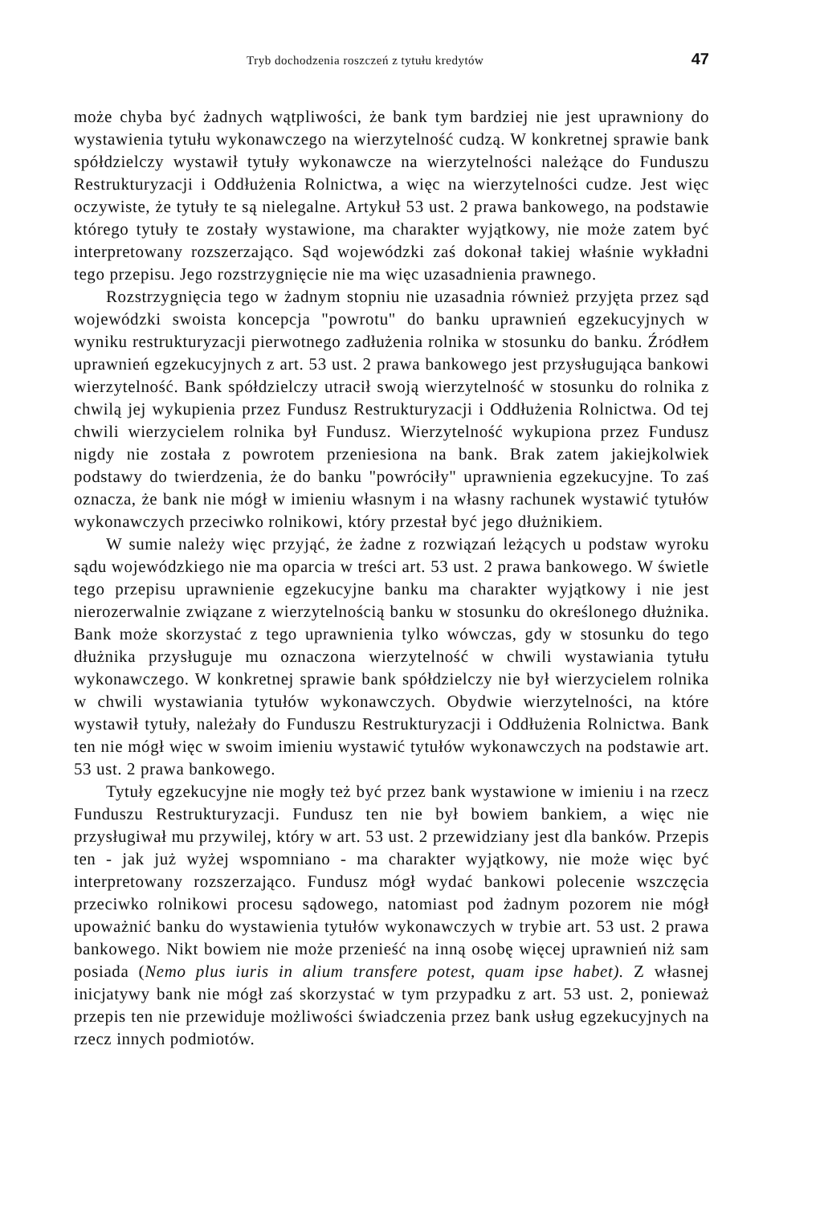Tryb dochodzenia roszczeń z tytułu kredytów 47
może chyba być żadnych wątpliwości, że bank tym bardziej nie jest uprawniony do wystawienia tytułu wykonawczego na wierzytelność cudzą. W konkretnej sprawie bank spółdzielczy wystawił tytuły wykonawcze na wierzytelności należące do Funduszu Restrukturyzacji i Oddłużenia Rolnictwa, a więc na wierzytelności cudze. Jest więc oczywiste, że tytuły te są nielegalne. Artykuł 53 ust. 2 prawa bankowego, na podstawie którego tytuły te zostały wystawione, ma charakter wyjątkowy, nie może zatem być interpretowany rozszerzająco. Sąd wojewódzki zaś dokonał takiej właśnie wykładni tego przepisu. Jego rozstrzygnięcie nie ma więc uzasadnienia prawnego.
Rozstrzygnięcia tego w żadnym stopniu nie uzasadnia również przyjęta przez sąd wojewódzki swoista koncepcja "powrotu" do banku uprawnień egzekucyjnych w wyniku restrukturyzacji pierwotnego zadłużenia rolnika w stosunku do banku. Źródłem uprawnień egzekucyjnych z art. 53 ust. 2 prawa bankowego jest przysługująca bankowi wierzytelność. Bank spółdzielczy utracił swoją wierzytelność w stosunku do rolnika z chwilą jej wykupienia przez Fundusz Restrukturyzacji i Oddłużenia Rolnictwa. Od tej chwili wierzycielem rolnika był Fundusz. Wierzytelność wykupiona przez Fundusz nigdy nie została z powrotem przeniesiona na bank. Brak zatem jakiejkolwiek podstawy do twierdzenia, że do banku "powróciły" uprawnienia egzekucyjne. To zaś oznacza, że bank nie mógł w imieniu własnym i na własny rachunek wystawić tytułów wykonawczych przeciwko rolnikowi, który przestał być jego dłużnikiem.
W sumie należy więc przyjąć, że żadne z rozwiązań leżących u podstaw wyroku sądu wojewódzkiego nie ma oparcia w treści art. 53 ust. 2 prawa bankowego. W świetle tego przepisu uprawnienie egzekucyjne banku ma charakter wyjątkowy i nie jest nierozerwalnie związane z wierzytelnością banku w stosunku do określonego dłużnika. Bank może skorzystać z tego uprawnienia tylko wówczas, gdy w stosunku do tego dłużnika przysługuje mu oznaczona wierzytelność w chwili wystawiania tytułu wykonawczego. W konkretnej sprawie bank spółdzielczy nie był wierzycielem rolnika w chwili wystawiania tytułów wykonawczych. Obydwie wierzytelności, na które wystawił tytuły, należały do Funduszu Restrukturyzacji i Oddłużenia Rolnictwa. Bank ten nie mógł więc w swoim imieniu wystawić tytułów wykonawczych na podstawie art. 53 ust. 2 prawa bankowego.
Tytuły egzekucyjne nie mogły też być przez bank wystawione w imieniu i na rzecz Funduszu Restrukturyzacji. Fundusz ten nie był bowiem bankiem, a więc nie przysługiwał mu przywilej, który w art. 53 ust. 2 przewidziany jest dla banków. Przepis ten - jak już wyżej wspomniano - ma charakter wyjątkowy, nie może więc być interpretowany rozszerzająco. Fundusz mógł wydać bankowi polecenie wszczęcia przeciwko rolnikowi procesu sądowego, natomiast pod żadnym pozorem nie mógł upoważnić banku do wystawienia tytułów wykonawczych w trybie art. 53 ust. 2 prawa bankowego. Nikt bowiem nie może przenieść na inną osobę więcej uprawnień niż sam posiada (Nemo plus iuris in alium transfere potest, quam ipse habet). Z własnej inicjatywy bank nie mógł zaś skorzystać w tym przypadku z art. 53 ust. 2, ponieważ przepis ten nie przewiduje możliwości świadczenia przez bank usług egzekucyjnych na rzecz innych podmiotów.